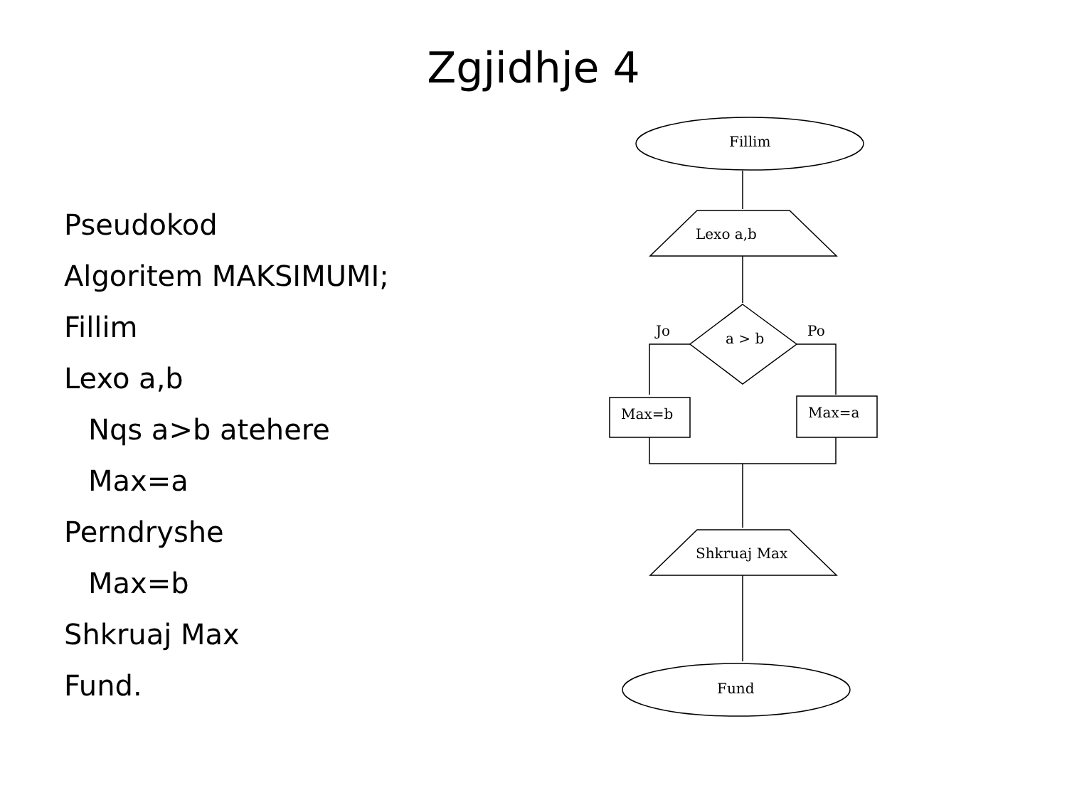Zgjidhje 4
Pseudokod
Algoritem MAKSIMUMI;
Fillim
Lexo a,b
Nqs a>b atehere
Max=a
Perndryshe
Max=b
Shkruaj Max
Fund.
Fillim
Lexo a,b
a > b
Jo
Po
Max=b
Max=a
Shkruaj Max
Fund